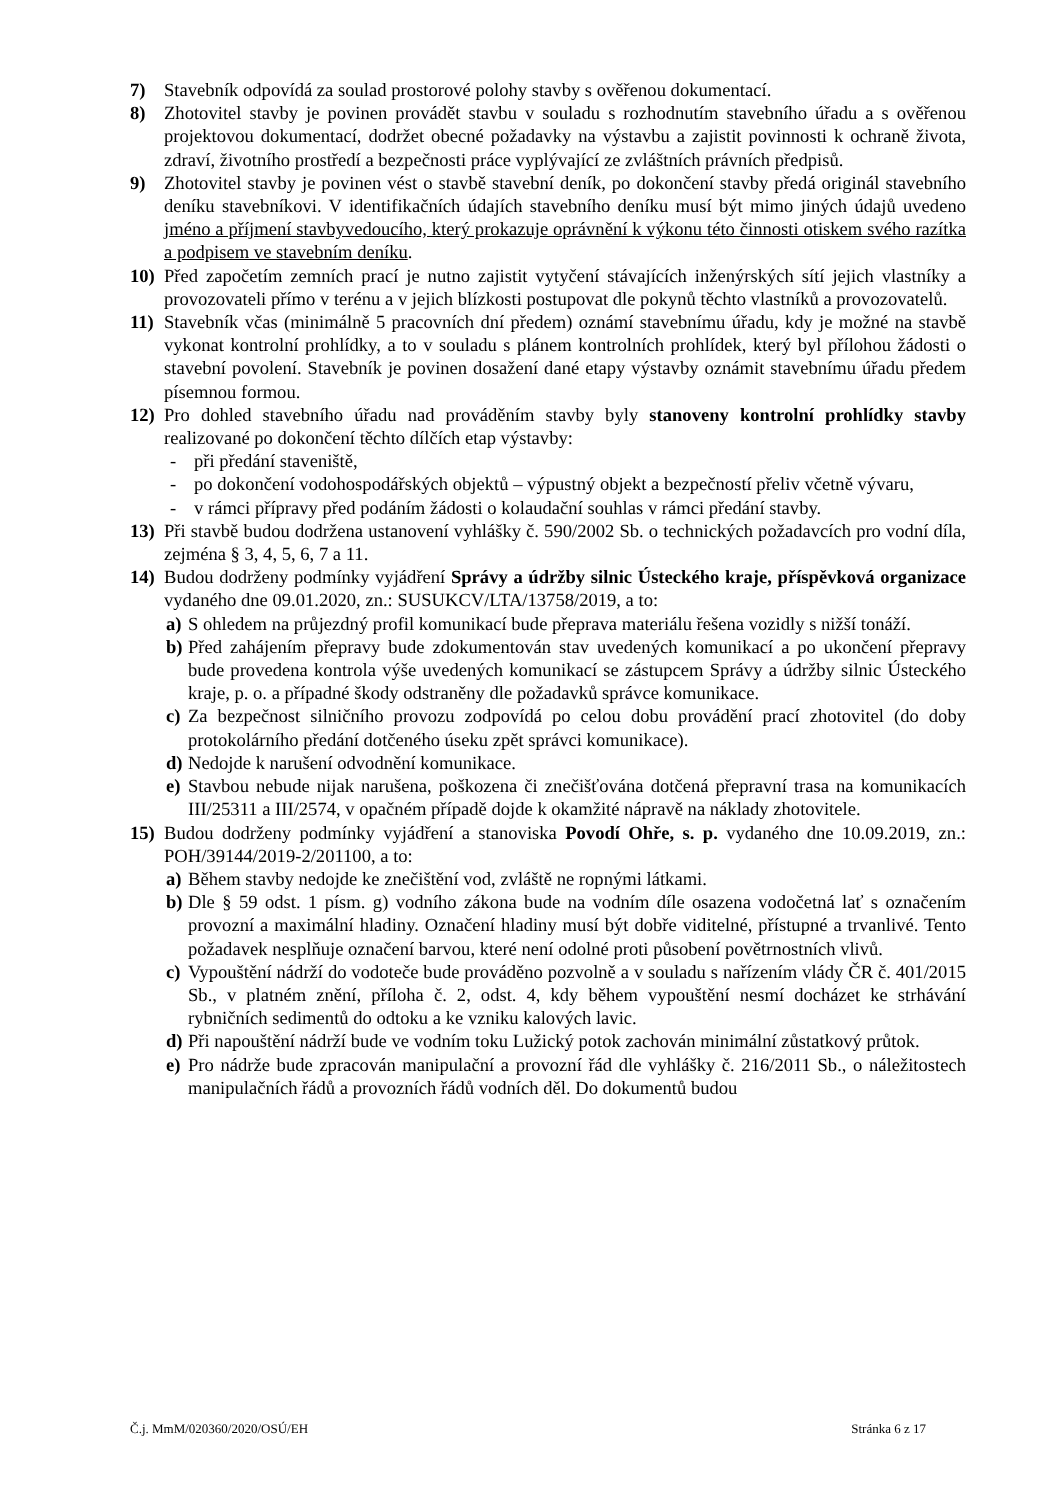7) Stavebník odpovídá za soulad prostorové polohy stavby s ověřenou dokumentací.
8) Zhotovitel stavby je povinen provádět stavbu v souladu s rozhodnutím stavebního úřadu a s ověřenou projektovou dokumentací, dodržet obecné požadavky na výstavbu a zajistit povinnosti k ochraně života, zdraví, životního prostředí a bezpečnosti práce vyplývající ze zvláštních právních předpisů.
9) Zhotovitel stavby je povinen vést o stavbě stavební deník, po dokončení stavby předá originál stavebního deníku stavebníkovi. V identifikačních údajích stavebního deníku musí být mimo jiných údajů uvedeno jméno a příjmení stavbyvedoucího, který prokazuje oprávnění k výkonu této činnosti otiskem svého razítka a podpisem ve stavebním deníku.
10) Před započetím zemních prací je nutno zajistit vytyčení stávajících inženýrských sítí jejich vlastníky a provozovateli přímo v terénu a v jejich blízkosti postupovat dle pokynů těchto vlastníků a provozovatelů.
11) Stavebník včas (minimálně 5 pracovních dní předem) oznámí stavebnímu úřadu, kdy je možné na stavbě vykonat kontrolní prohlídky, a to v souladu s plánem kontrolních prohlídek, který byl přílohou žádosti o stavební povolení. Stavebník je povinen dosažení dané etapy výstavby oznámit stavebnímu úřadu předem písemnou formou.
12) Pro dohled stavebního úřadu nad prováděním stavby byly stanoveny kontrolní prohlídky stavby realizované po dokončení těchto dílčích etap výstavby:
- při předání staveniště,
- po dokončení vodohospodářských objektů – výpustný objekt a bezpečností přeliv včetně vývaru,
- v rámci přípravy před podáním žádosti o kolaudační souhlas v rámci předání stavby.
13) Při stavbě budou dodržena ustanovení vyhlášky č. 590/2002 Sb. o technických požadavcích pro vodní díla, zejména § 3, 4, 5, 6, 7 a 11.
14) Budou dodrženy podmínky vyjádření Správy a údržby silnic Ústeckého kraje, příspěvková organizace vydaného dne 09.01.2020, zn.: SUSUKCV/LTA/13758/2019, a to:
a) S ohledem na průjezdný profil komunikací bude přeprava materiálu řešena vozidly s nižší tonáží.
b) Před zahájením přepravy bude zdokumentován stav uvedených komunikací a po ukončení přepravy bude provedena kontrola výše uvedených komunikací se zástupcem Správy a údržby silnic Ústeckého kraje, p. o. a případné škody odstraněny dle požadavků správce komunikace.
c) Za bezpečnost silničního provozu zodpovídá po celou dobu provádění prací zhotovitel (do doby protokolárního předání dotčeného úseku zpět správci komunikace).
d) Nedojde k narušení odvodnění komunikace.
e) Stavbou nebude nijak narušena, poškozena či znečišťována dotčená přepravní trasa na komunikacích III/25311 a III/2574, v opačném případě dojde k okamžité nápravě na náklady zhotovitele.
15) Budou dodrženy podmínky vyjádření a stanoviska Povodí Ohře, s. p. vydaného dne 10.09.2019, zn.: POH/39144/2019-2/201100, a to:
a) Během stavby nedojde ke znečištění vod, zvláště ne ropnými látkami.
b) Dle § 59 odst. 1 písm. g) vodního zákona bude na vodním díle osazena vodočetná lať s označením provozní a maximální hladiny. Označení hladiny musí být dobře viditelné, přístupné a trvanlivé. Tento požadavek nesplňuje označení barvou, které není odolné proti působení povětrnostních vlivů.
c) Vypouštění nádrží do vodoteče bude prováděno pozvolně a v souladu s nařízením vlády ČR č. 401/2015 Sb., v platném znění, příloha č. 2, odst. 4, kdy během vypouštění nesmí docházet ke strhávání rybničních sedimentů do odtoku a ke vzniku kalových lavic.
d) Při napouštění nádrží bude ve vodním toku Lužický potok zachován minimální zůstatkový průtok.
e) Pro nádrže bude zpracován manipulační a provozní řád dle vyhlášky č. 216/2011 Sb., o náležitostech manipulačních řádů a provozních řádů vodních děl. Do dokumentů budou
Č.j. MmM/020360/2020/OSÚ/EH Stránka 6 z 17